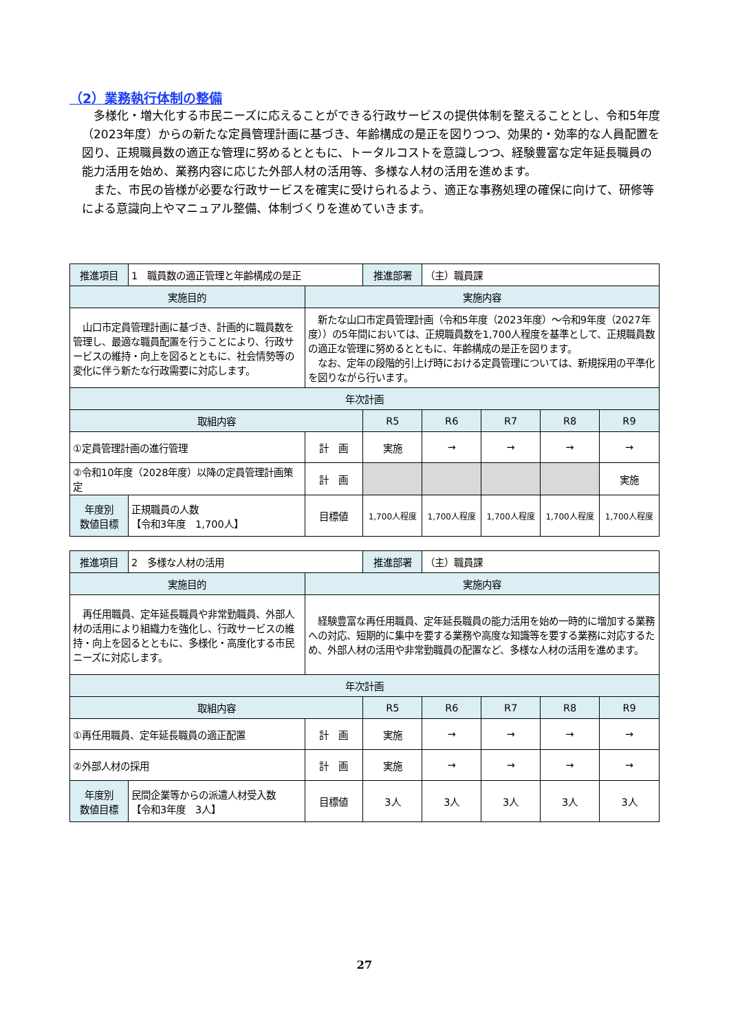（2）業務執行体制の整備
多様化・増大化する市民ニーズに応えることができる行政サービスの提供体制を整えることとし、令和5年度（2023年度）からの新たな定員管理計画に基づき、年齢構成の是正を図りつつ、効果的・効率的な人員配置を図り、正規職員数の適正な管理に努めるとともに、トータルコストを意識しつつ、経験豊富な定年延長職員の能力活用を始め、業務内容に応じた外部人材の活用等、多様な人材の活用を進めます。
また、市民の皆様が必要な行政サービスを確実に受けられるよう、適正な事務処理の確保に向けて、研修等による意識向上やマニュアル整備、体制づくりを進めていきます。
| 推進項目 | 1 職員数の適正管理と年齢構成の是正 | | 推進部署 | （主）職員課 | | | |
| 実施目的 | | 実施内容 | | | | | |
| 山口市定員管理計画に基づき、計画的に職員数を管理し、最適な職員配置を行うことにより、行政サービスの維持・向上を図るとともに、社会情勢等の変化に伴う新たな行政需要に対応します。 | | 新たな山口市定員管理計画（令和5年度（2023年度）～令和9年度（2027年度））の5年間においては、正規職員数を1,700人程度を基準として、正規職員数の適正な管理に努めるとともに、年齢構成の是正を図ります。 なお、定年の段階的引上げ時における定員管理については、新規採用の平準化を図りながら行います。 | | | | | |
| 年次計画 | | | | | | | |
| 取組内容 | | | R5 | R6 | R7 | R8 | R9 |
| ①定員管理計画の進行管理 | | 計 画 | 実施 | → | → | → | → |
| ②令和10年度（2028年度）以降の定員管理計画策定 | | 計 画 | | | | | 実施 |
| 年度別 数値目標 | 正規職員の人数 【令和3年度 1,700人】 | 目標値 | 1,700人程度 | 1,700人程度 | 1,700人程度 | 1,700人程度 | 1,700人程度 |
| 推進項目 | 2 多様な人材の活用 | | 推進部署 | （主）職員課 | | | |
| 実施目的 | | 実施内容 | | | | | |
| 再任用職員、定年延長職員や非常勤職員、外部人材の活用により組織力を強化し、行政サービスの維持・向上を図るとともに、多様化・高度化する市民ニーズに対応します。 | | 経験豊富な再任用職員、定年延長職員の能力活用を始め一時的に増加する業務への対応、短期的に集中を要する業務や高度な知識等を要する業務に対応するため、外部人材の活用や非常勤職員の配置など、多様な人材の活用を進めます。 | | | | | |
| 年次計画 | | | | | | | |
| 取組内容 | | | R5 | R6 | R7 | R8 | R9 |
| ①再任用職員、定年延長職員の適正配置 | | 計 画 | 実施 | → | → | → | → |
| ②外部人材の採用 | | 計 画 | 実施 | → | → | → | → |
| 年度別 数値目標 | 民間企業等からの派遣人材受入数 【令和3年度 3人】 | 目標値 | 3人 | 3人 | 3人 | 3人 | 3人 |
27